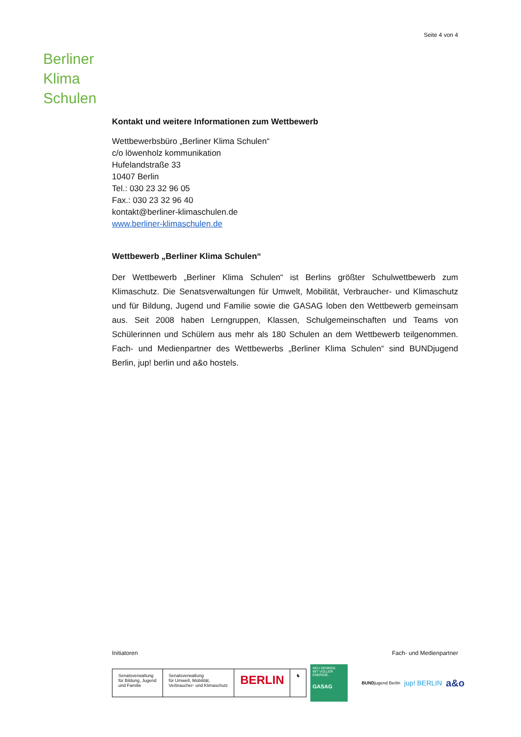Seite 4 von 4
Berliner
Klima
Schulen
Kontakt und weitere Informationen zum Wettbewerb
Wettbewerbsbüro „Berliner Klima Schulen“
c/o löwenholz kommunikation
Hufelandstraße 33
10407 Berlin
Tel.: 030 23 32 96 05
Fax.: 030 23 32 96 40
kontakt@berliner-klimaschulen.de
www.berliner-klimaschulen.de
Wettbewerb „Berliner Klima Schulen“
Der Wettbewerb „Berliner Klima Schulen“ ist Berlins größter Schulwettbewerb zum Klimaschutz. Die Senatsverwaltungen für Umwelt, Mobilität, Verbraucher- und Klimaschutz und für Bildung, Jugend und Familie sowie die GASAG loben den Wettbewerb gemeinsam aus. Seit 2008 haben Lerngruppen, Klassen, Schulgemeinschaften und Teams von Schülerinnen und Schülern aus mehr als 180 Schulen an dem Wettbewerb teilgenommen. Fach- und Medienpartner des Wettbewerbs „Berliner Klima Schulen“ sind BUNDjugend Berlin, jup! berlin und a&o hostels.
Initiatoren Fach- und Medienpartner
Senatsverwaltung
für Bildung, Jugend
und Familie
Senatsverwaltung
für Umwelt, Mobilität,
Verbraucher- und Klimaschutz
BERLIN
♞
NEU DENKEN.
MIT VOLLER ENERGIE.
GASAG
BUNDjugend Berlin jup! BERLIN a&o